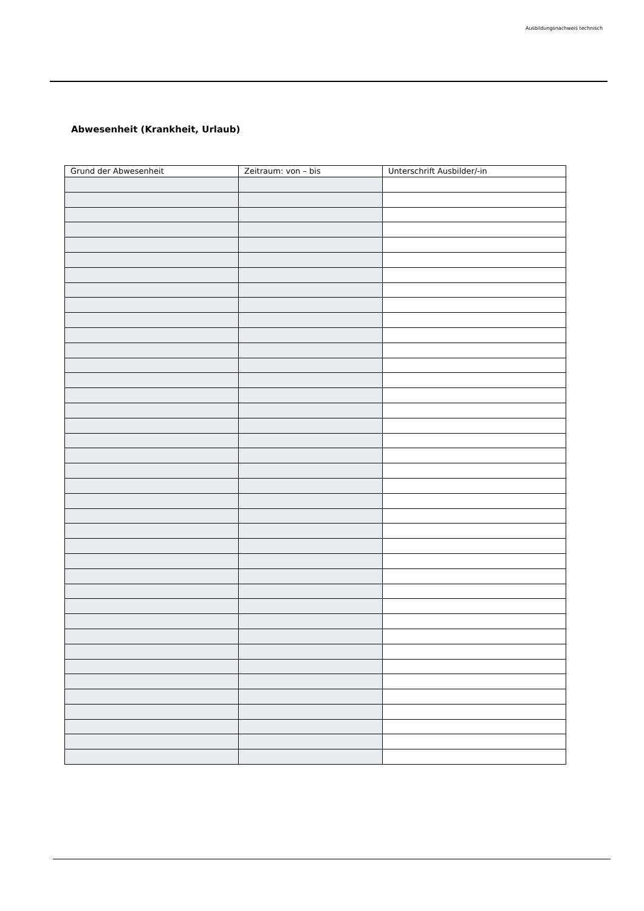Ausbildungsnachweis technisch
Abwesenheit (Krankheit, Urlaub)
| Grund der Abwesenheit | Zeitraum: von – bis | Unterschrift Ausbilder/-in |
| --- | --- | --- |